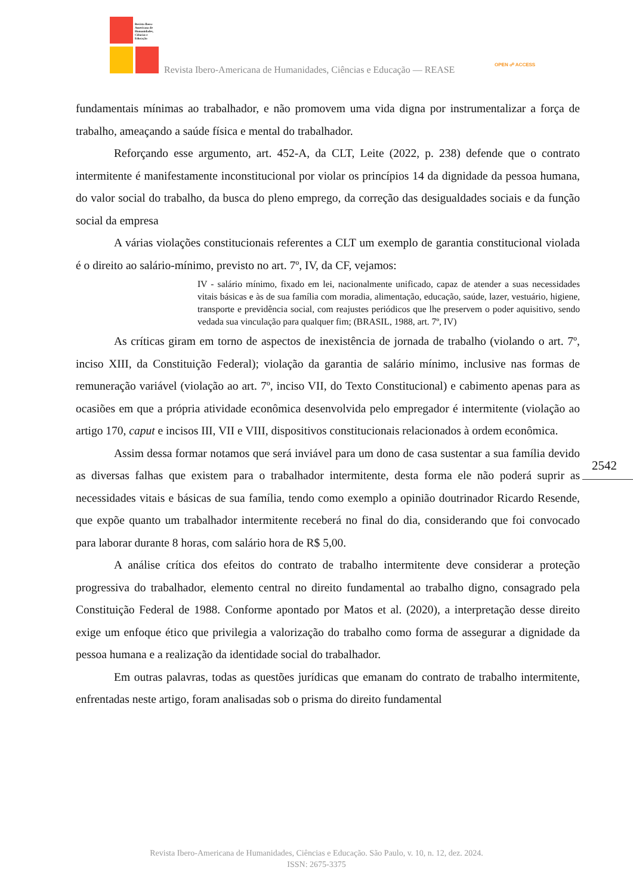Revista Ibero-
Americana de
Humanidades,
Ciências e
Educação
Revista Ibero-Americana de Humanidades, Ciências e Educação — REASE
OPEN ☍ ACCESS
fundamentais mínimas ao trabalhador, e não promovem uma vida digna por instrumentalizar a força de trabalho, ameaçando a saúde física e mental do trabalhador.
Reforçando esse argumento, art. 452-A, da CLT, Leite (2022, p. 238) defende que o contrato intermitente é manifestamente inconstitucional por violar os princípios 14 da dignidade da pessoa humana, do valor social do trabalho, da busca do pleno emprego, da correção das desigualdades sociais e da função social da empresa
A várias violações constitucionais referentes a CLT um exemplo de garantia constitucional violada é o direito ao salário-mínimo, previsto no art. 7º, IV, da CF, vejamos:
IV - salário mínimo, fixado em lei, nacionalmente unificado, capaz de atender a suas necessidades vitais básicas e às de sua família com moradia, alimentação, educação, saúde, lazer, vestuário, higiene, transporte e previdência social, com reajustes periódicos que lhe preservem o poder aquisitivo, sendo vedada sua vinculação para qualquer fim; (BRASIL, 1988, art. 7º, IV)
As críticas giram em torno de aspectos de inexistência de jornada de trabalho (violando o art. 7º, inciso XIII, da Constituição Federal); violação da garantia de salário mínimo, inclusive nas formas de remuneração variável (violação ao art. 7º, inciso VII, do Texto Constitucional) e cabimento apenas para as ocasiões em que a própria atividade econômica desenvolvida pelo empregador é intermitente (violação ao artigo 170, caput e incisos III, VII e VIII, dispositivos constitucionais relacionados à ordem econômica.
Assim dessa formar notamos que será inviável para um dono de casa sustentar a sua família devido as diversas falhas que existem para o trabalhador intermitente, desta forma ele não poderá suprir as necessidades vitais e básicas de sua família, tendo como exemplo a opinião doutrinador Ricardo Resende, que expõe quanto um trabalhador intermitente receberá no final do dia, considerando que foi convocado para laborar durante 8 horas, com salário hora de R$ 5,00.
A análise crítica dos efeitos do contrato de trabalho intermitente deve considerar a proteção progressiva do trabalhador, elemento central no direito fundamental ao trabalho digno, consagrado pela Constituição Federal de 1988. Conforme apontado por Matos et al. (2020), a interpretação desse direito exige um enfoque ético que privilegia a valorização do trabalho como forma de assegurar a dignidade da pessoa humana e a realização da identidade social do trabalhador.
Em outras palavras, todas as questões jurídicas que emanam do contrato de trabalho intermitente, enfrentadas neste artigo, foram analisadas sob o prisma do direito fundamental
2542
Revista Ibero-Americana de Humanidades, Ciências e Educação. São Paulo, v. 10, n. 12, dez. 2024.
ISSN: 2675-3375